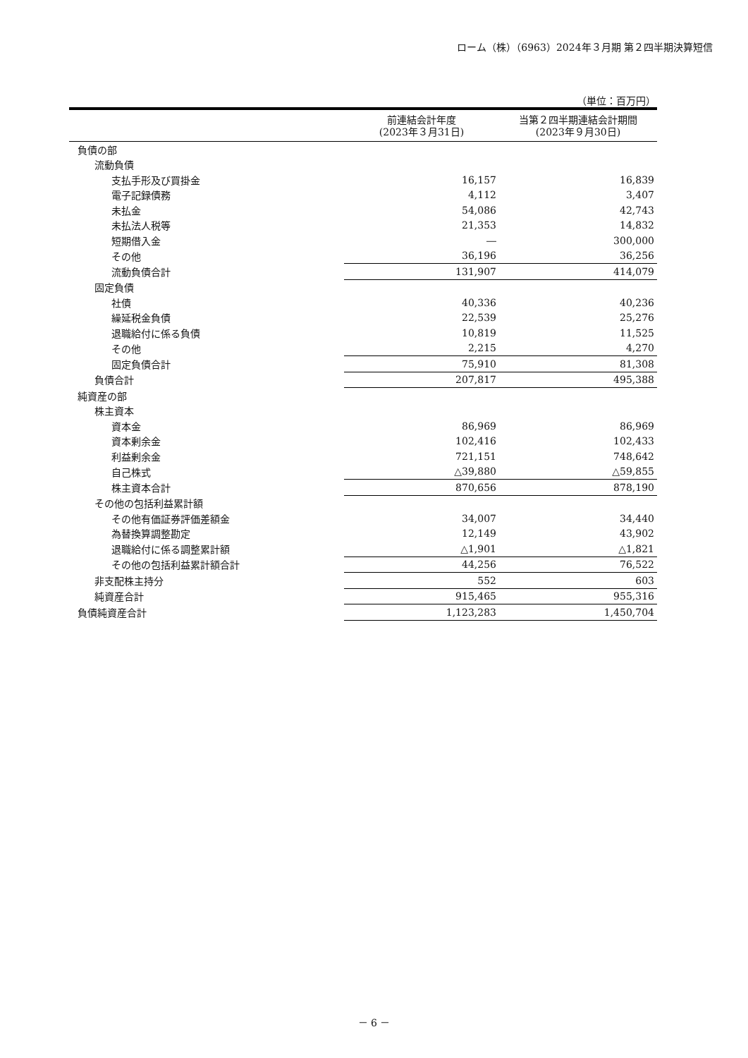ローム（株）（6963）2024年３月期 第２四半期決算短信
（単位：百万円）
| | 前連結会計年度 (2023年３月31日) | 当第２四半期連結会計期間 (2023年９月30日) |
| --- | --- | --- |
| 負債の部 | | |
| 流動負債 | | |
| 支払手形及び買掛金 | 16,157 | 16,839 |
| 電子記録債務 | 4,112 | 3,407 |
| 未払金 | 54,086 | 42,743 |
| 未払法人税等 | 21,353 | 14,832 |
| 短期借入金 | ― | 300,000 |
| その他 | 36,196 | 36,256 |
| 流動負債合計 | 131,907 | 414,079 |
| 固定負債 | | |
| 社債 | 40,336 | 40,236 |
| 繰延税金負債 | 22,539 | 25,276 |
| 退職給付に係る負債 | 10,819 | 11,525 |
| その他 | 2,215 | 4,270 |
| 固定負債合計 | 75,910 | 81,308 |
| 負債合計 | 207,817 | 495,388 |
| 純資産の部 | | |
| 株主資本 | | |
| 資本金 | 86,969 | 86,969 |
| 資本剰余金 | 102,416 | 102,433 |
| 利益剰余金 | 721,151 | 748,642 |
| 自己株式 | △39,880 | △59,855 |
| 株主資本合計 | 870,656 | 878,190 |
| その他の包括利益累計額 | | |
| その他有価証券評価差額金 | 34,007 | 34,440 |
| 為替換算調整勘定 | 12,149 | 43,902 |
| 退職給付に係る調整累計額 | △1,901 | △1,821 |
| その他の包括利益累計額合計 | 44,256 | 76,522 |
| 非支配株主持分 | 552 | 603 |
| 純資産合計 | 915,465 | 955,316 |
| 負債純資産合計 | 1,123,283 | 1,450,704 |
－ 6 －